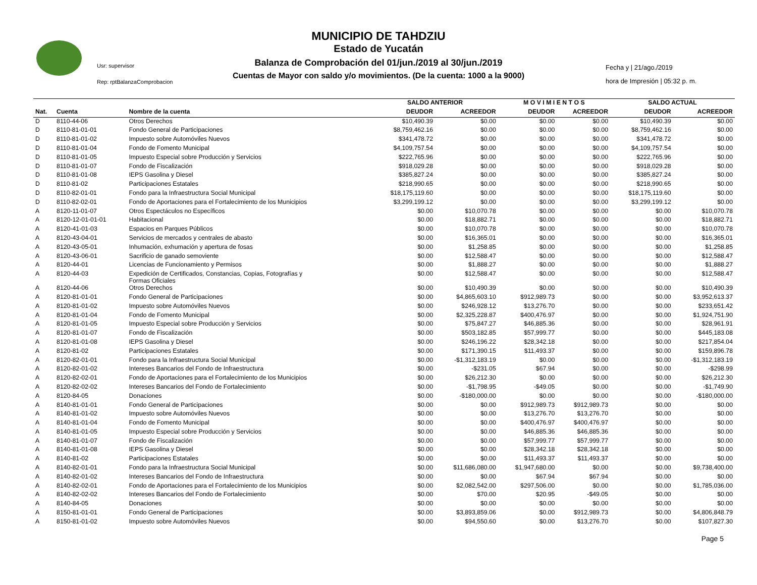Usr: supervisor
Rep: rptBalanzaComprobacion
Fecha y | 21/ago./2019
hora de Impresión | 05:32 p. m.
MUNICIPIO DE TAHDZIU
Estado de Yucatán
Balanza de Comprobación del 01/jun./2019 al 30/jun./2019
Cuentas de Mayor con saldo y/o movimientos. (De la cuenta: 1000 a la 9000)
| | | | SALDO ANTERIOR | | M O V I M I E N T O S | | SALDO ACTUAL | |
| --- | --- | --- | --- | --- | --- | --- | --- | --- |
| Nat. | Cuenta | Nombre de la cuenta | DEUDOR | ACREEDOR | DEUDOR | ACREEDOR | DEUDOR | ACREEDOR |
| D | 8110-44-06 | Otros Derechos | $10,490.39 | $0.00 | $0.00 | $0.00 | $10,490.39 | $0.00 |
| D | 8110-81-01-01 | Fondo General de Participaciones | $8,759,462.16 | $0.00 | $0.00 | $0.00 | $8,759,462.16 | $0.00 |
| D | 8110-81-01-02 | Impuesto sobre Automóviles Nuevos | $341,478.72 | $0.00 | $0.00 | $0.00 | $341,478.72 | $0.00 |
| D | 8110-81-01-04 | Fondo de Fomento Municipal | $4,109,757.54 | $0.00 | $0.00 | $0.00 | $4,109,757.54 | $0.00 |
| D | 8110-81-01-05 | Impuesto Especial sobre Producción y Servicios | $222,765.96 | $0.00 | $0.00 | $0.00 | $222,765.96 | $0.00 |
| D | 8110-81-01-07 | Fondo de Fiscalización | $918,029.28 | $0.00 | $0.00 | $0.00 | $918,029.28 | $0.00 |
| D | 8110-81-01-08 | IEPS Gasolina y Diesel | $385,827.24 | $0.00 | $0.00 | $0.00 | $385,827.24 | $0.00 |
| D | 8110-81-02 | Participaciones Estatales | $218,990.65 | $0.00 | $0.00 | $0.00 | $218,990.65 | $0.00 |
| D | 8110-82-01-01 | Fondo para la Infraestructura Social Municipal | $18,175,119.60 | $0.00 | $0.00 | $0.00 | $18,175,119.60 | $0.00 |
| D | 8110-82-02-01 | Fondo de Aportaciones para el Fortalecimiento de los Municipios | $3,299,199.12 | $0.00 | $0.00 | $0.00 | $3,299,199.12 | $0.00 |
| A | 8120-11-01-07 | Otros Espectáculos no Específicos | $0.00 | $10,070.78 | $0.00 | $0.00 | $0.00 | $10,070.78 |
| A | 8120-12-01-01-01 | Habitacional | $0.00 | $18,882.71 | $0.00 | $0.00 | $0.00 | $18,882.71 |
| A | 8120-41-01-03 | Espacios en Parques Públicos | $0.00 | $10,070.78 | $0.00 | $0.00 | $0.00 | $10,070.78 |
| A | 8120-43-04-01 | Servicios de mercados y centrales de abasto | $0.00 | $16,365.01 | $0.00 | $0.00 | $0.00 | $16,365.01 |
| A | 8120-43-05-01 | Inhumación, exhumación y apertura de fosas | $0.00 | $1,258.85 | $0.00 | $0.00 | $0.00 | $1,258.85 |
| A | 8120-43-06-01 | Sacrificio de ganado semoviente | $0.00 | $12,588.47 | $0.00 | $0.00 | $0.00 | $12,588.47 |
| A | 8120-44-01 | Licencias de Funcionamiento y Permisos | $0.00 | $1,888.27 | $0.00 | $0.00 | $0.00 | $1,888.27 |
| A | 8120-44-03 | Expedición de Certificados, Constancias, Copias, Fotografías y Formas Oficiales | $0.00 | $12,588.47 | $0.00 | $0.00 | $0.00 | $12,588.47 |
| A | 8120-44-06 | Otros Derechos | $0.00 | $10,490.39 | $0.00 | $0.00 | $0.00 | $10,490.39 |
| A | 8120-81-01-01 | Fondo General de Participaciones | $0.00 | $4,865,603.10 | $912,989.73 | $0.00 | $0.00 | $3,952,613.37 |
| A | 8120-81-01-02 | Impuesto sobre Automóviles Nuevos | $0.00 | $246,928.12 | $13,276.70 | $0.00 | $0.00 | $233,651.42 |
| A | 8120-81-01-04 | Fondo de Fomento Municipal | $0.00 | $2,325,228.87 | $400,476.97 | $0.00 | $0.00 | $1,924,751.90 |
| A | 8120-81-01-05 | Impuesto Especial sobre Producción y Servicios | $0.00 | $75,847.27 | $46,885.36 | $0.00 | $0.00 | $28,961.91 |
| A | 8120-81-01-07 | Fondo de Fiscalización | $0.00 | $503,182.85 | $57,999.77 | $0.00 | $0.00 | $445,183.08 |
| A | 8120-81-01-08 | IEPS Gasolina y Diesel | $0.00 | $246,196.22 | $28,342.18 | $0.00 | $0.00 | $217,854.04 |
| A | 8120-81-02 | Participaciones Estatales | $0.00 | $171,390.15 | $11,493.37 | $0.00 | $0.00 | $159,896.78 |
| A | 8120-82-01-01 | Fondo para la Infraestructura Social Municipal | $0.00 | -$1,312,183.19 | $0.00 | $0.00 | $0.00 | -$1,312,183.19 |
| A | 8120-82-01-02 | Intereses Bancarios del Fondo de Infraestructura | $0.00 | -$231.05 | $67.94 | $0.00 | $0.00 | -$298.99 |
| A | 8120-82-02-01 | Fondo de Aportaciones para el Fortalecimiento de los Municipios | $0.00 | $26,212.30 | $0.00 | $0.00 | $0.00 | $26,212.30 |
| A | 8120-82-02-02 | Intereses Bancarios del Fondo de Fortalecimiento | $0.00 | -$1,798.95 | -$49.05 | $0.00 | $0.00 | -$1,749.90 |
| A | 8120-84-05 | Donaciones | $0.00 | -$180,000.00 | $0.00 | $0.00 | $0.00 | -$180,000.00 |
| A | 8140-81-01-01 | Fondo General de Participaciones | $0.00 | $0.00 | $912,989.73 | $912,989.73 | $0.00 | $0.00 |
| A | 8140-81-01-02 | Impuesto sobre Automóviles Nuevos | $0.00 | $0.00 | $13,276.70 | $13,276.70 | $0.00 | $0.00 |
| A | 8140-81-01-04 | Fondo de Fomento Municipal | $0.00 | $0.00 | $400,476.97 | $400,476.97 | $0.00 | $0.00 |
| A | 8140-81-01-05 | Impuesto Especial sobre Producción y Servicios | $0.00 | $0.00 | $46,885.36 | $46,885.36 | $0.00 | $0.00 |
| A | 8140-81-01-07 | Fondo de Fiscalización | $0.00 | $0.00 | $57,999.77 | $57,999.77 | $0.00 | $0.00 |
| A | 8140-81-01-08 | IEPS Gasolina y Diesel | $0.00 | $0.00 | $28,342.18 | $28,342.18 | $0.00 | $0.00 |
| A | 8140-81-02 | Participaciones Estatales | $0.00 | $0.00 | $11,493.37 | $11,493.37 | $0.00 | $0.00 |
| A | 8140-82-01-01 | Fondo para la Infraestructura Social Municipal | $0.00 | $11,686,080.00 | $1,947,680.00 | $0.00 | $0.00 | $9,738,400.00 |
| A | 8140-82-01-02 | Intereses Bancarios del Fondo de Infraestructura | $0.00 | $0.00 | $67.94 | $67.94 | $0.00 | $0.00 |
| A | 8140-82-02-01 | Fondo de Aportaciones para el Fortalecimiento de los Municipios | $0.00 | $2,082,542.00 | $297,506.00 | $0.00 | $0.00 | $1,785,036.00 |
| A | 8140-82-02-02 | Intereses Bancarios del Fondo de Fortalecimiento | $0.00 | $70.00 | $20.95 | -$49.05 | $0.00 | $0.00 |
| A | 8140-84-05 | Donaciones | $0.00 | $0.00 | $0.00 | $0.00 | $0.00 | $0.00 |
| A | 8150-81-01-01 | Fondo General de Participaciones | $0.00 | $3,893,859.06 | $0.00 | $912,989.73 | $0.00 | $4,806,848.79 |
| A | 8150-81-01-02 | Impuesto sobre Automóviles Nuevos | $0.00 | $94,550.60 | $0.00 | $13,276.70 | $0.00 | $107,827.30 |
Page 5